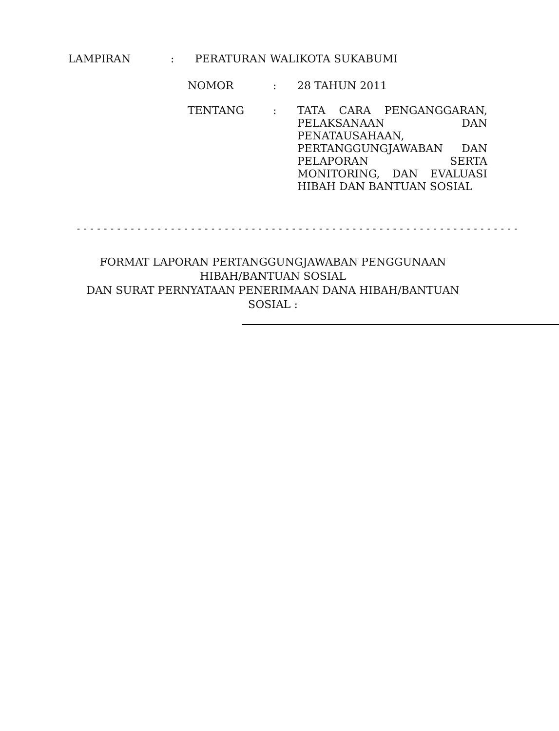LAMPIRAN : PERATURAN WALIKOTA SUKABUMI
NOMOR : 28 TAHUN 2011
TENTANG :
TATA CARA PENGANGGARAN,
PELAKSANAAN DAN
PENATAUSAHAAN,
PERTANGGUNGJAWABAN DAN
PELAPORAN SERTA
MONITORING, DAN EVALUASI
HIBAH DAN BANTUAN SOSIAL
- - - - - - - - - - - - - - - - - - - - - - - - - - - - - - - - - - - - - - - - - - - - - - - - - - - - - - - - - - - - - - - - - -
FORMAT LAPORAN PERTANGGUNGJAWABAN PENGGUNAAN
HIBAH/BANTUAN SOSIAL
DAN SURAT PERNYATAAN PENERIMAAN DANA HIBAH/BANTUAN
SOSIAL :